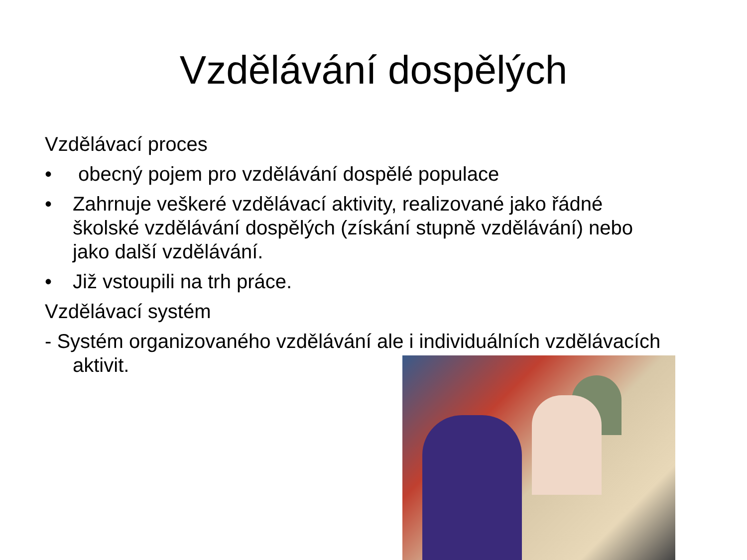Vzdělávání dospělých
Vzdělávací proces
• obecný pojem pro vzdělávání dospělé populace
• Zahrnuje veškeré vzdělávací aktivity, realizované jako řádné školské vzdělávání dospělých (získání stupně vzdělávání) nebo jako další vzdělávání.
• Již vstoupili na trh práce.
Vzdělávací systém
- Systém organizovaného vzdělávání ale i individuálních vzdělávacích aktivit.